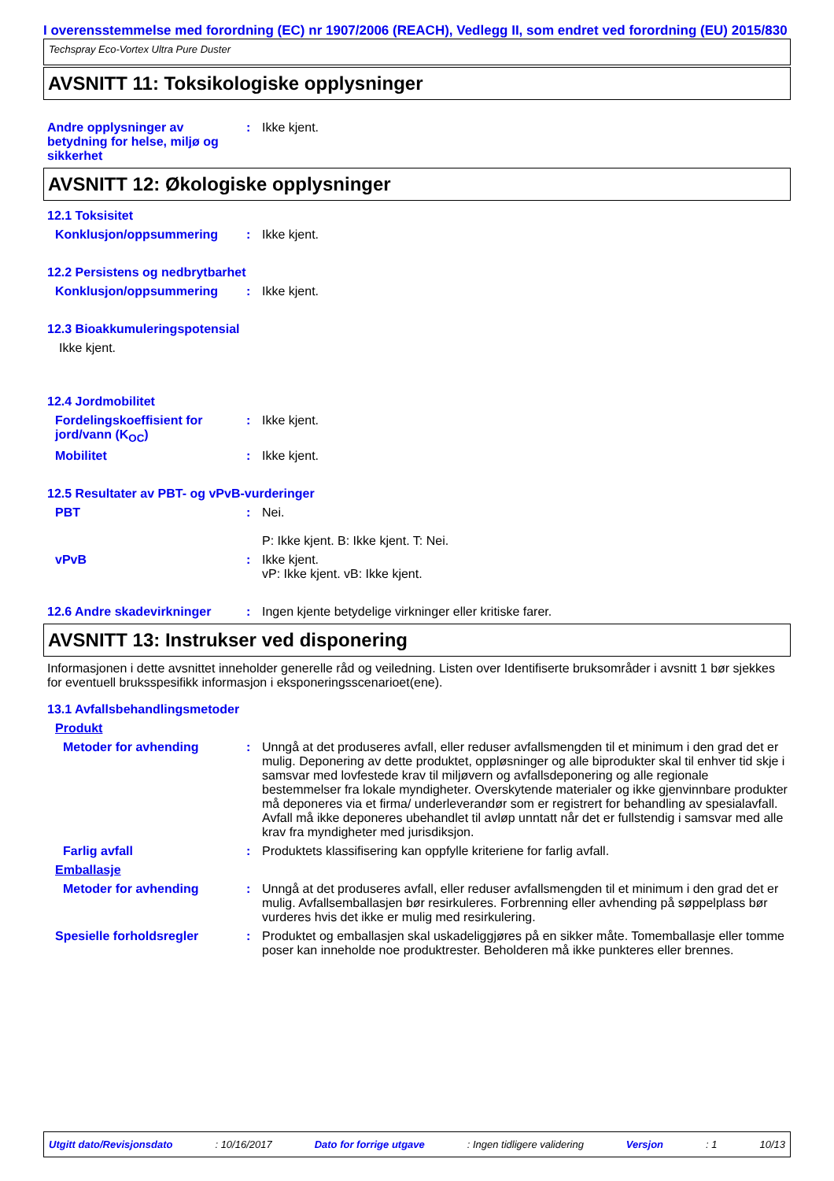I overensstemmelse med forordning (EC) nr 1907/2006 (REACH), Vedlegg II, som endret ved forordning (EU) 2015/830
Techspray Eco-Vortex Ultra Pure Duster
AVSNITT 11: Toksikologiske opplysninger
Andre opplysninger av betydning for helse, miljø og sikkerhet
: Ikke kjent.
AVSNITT 12: Økologiske opplysninger
12.1 Toksisitet
Konklusjon/oppsummering : Ikke kjent.
12.2 Persistens og nedbrytbarhet
Konklusjon/oppsummering : Ikke kjent.
12.3 Bioakkumuleringspotensial
Ikke kjent.
12.4 Jordmobilitet
Fordelingskoeffisient for jord/vann (K<sub>OC</sub>)
: Ikke kjent.
Mobilitet : Ikke kjent.
12.5 Resultater av PBT- og vPvB-vurderinger
PBT : Nei.
P: Ikke kjent. B: Ikke kjent. T: Nei.
vPvB : Ikke kjent.
vP: Ikke kjent. vB: Ikke kjent.
12.6 Andre skadevirkninger : Ingen kjente betydelige virkninger eller kritiske farer.
AVSNITT 13: Instrukser ved disponering
Informasjonen i dette avsnittet inneholder generelle råd og veiledning. Listen over Identifiserte bruksområder i avsnitt 1 bør sjekkes for eventuell bruksspesifikk informasjon i eksponeringsscenarioet(ene).
13.1 Avfallsbehandlingsmetoder
Produkt
Metoder for avhending : Unngå at det produseres avfall, eller reduser avfallsmengden til et minimum i den grad det er mulig. Deponering av dette produktet, oppløsninger og alle biprodukter skal til enhver tid skje i samsvar med lovfestede krav til miljøvern og avfallsdeponering og alle regionale bestemmelser fra lokale myndigheter. Overskytende materialer og ikke gjenvinnbare produkter må deponeres via et firma/ underleverandør som er registrert for behandling av spesialavfall. Avfall må ikke deponeres ubehandlet til avløp unntatt når det er fullstendig i samsvar med alle krav fra myndigheter med jurisdiksjon.
Farlig avfall : Produktets klassifisering kan oppfylle kriteriene for farlig avfall.
Emballasje
Metoder for avhending : Unngå at det produseres avfall, eller reduser avfallsmengden til et minimum i den grad det er mulig. Avfallsemballasjen bør resirkuleres. Forbrenning eller avhending på søppelplass bør vurderes hvis det ikke er mulig med resirkulering.
Spesielle forholdsregler : Produktet og emballasjen skal uskadeliggjøres på en sikker måte. Tomemballasje eller tomme poser kan inneholde noe produktrester. Beholderen må ikke punkteres eller brennes.
Utgitt dato/Revisjonsdato : 10/16/2017 Dato for forrige utgave : Ingen tidligere validering Versjon : 1 10/13